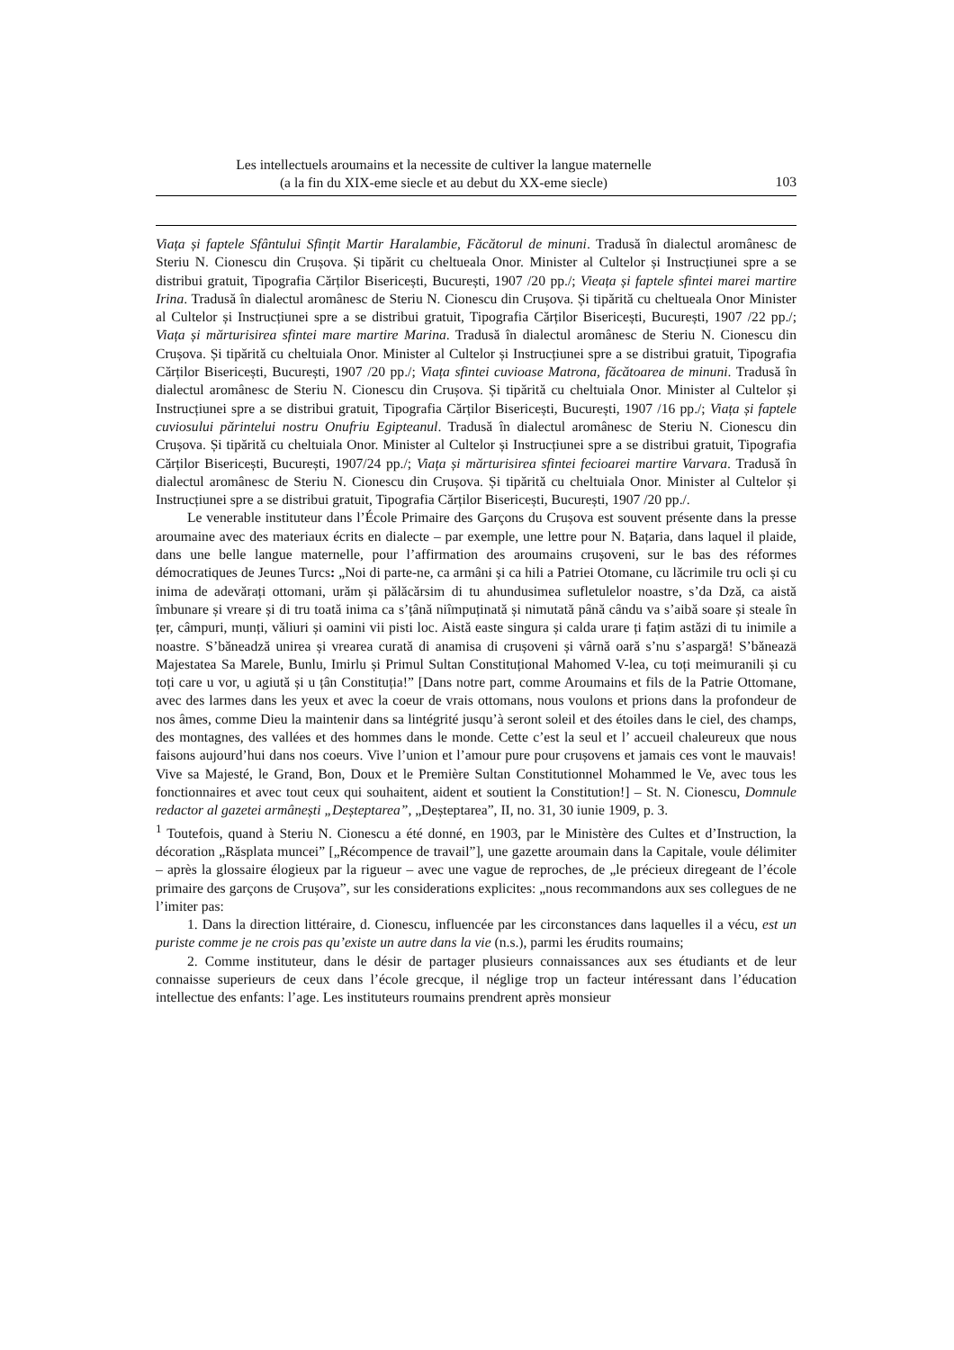Les intellectuels aroumains et la necessite de cultiver la langue maternelle
(a la fin du XIX-eme siecle et au debut du XX-eme siecle)
103
Viața și faptele Sfântului Sfințit Martir Haralambie, Făcătorul de minuni. Tradusă în dialectul aromânesc de Steriu N. Cionescu din Crușova. Și tipărit cu cheltueala Onor. Minister al Cultelor și Instrucțiunei spre a se distribui gratuit, Tipografia Cărților Bisericești, București, 1907 /20 pp./; Vieața și faptele sfintei marei martire Irina. Tradusă în dialectul aromânesc de Steriu N. Cionescu din Crușova. Și tipărită cu cheltueala Onor Minister al Cultelor și Instrucțiunei spre a se distribui gratuit, Tipografia Cărților Bisericești, București, 1907 /22 pp./; Viața și mărturisirea sfintei mare martire Marina. Tradusă în dialectul aromânesc de Steriu N. Cionescu din Crușova. Și tipărită cu cheltuiala Onor. Minister al Cultelor și Instrucțiunei spre a se distribui gratuit, Tipografia Cărților Bisericești, București, 1907 /20 pp./; Viața sfintei cuvioase Matrona, făcătoarea de minuni. Tradusă în dialectul aromânesc de Steriu N. Cionescu din Crușova. Și tipărită cu cheltuiala Onor. Minister al Cultelor și Instrucțiunei spre a se distribui gratuit, Tipografia Cărților Bisericești, București, 1907 /16 pp./; Viața și faptele cuviosului părintelui nostru Onufriu Egipteanul. Tradusă în dialectul aromânesc de Steriu N. Cionescu din Crușova. Și tipărită cu cheltuiala Onor. Minister al Cultelor și Instrucțiunei spre a se distribui gratuit, Tipografia Cărților Bisericești, București, 1907/24 pp./; Viața și mărturisirea sfintei fecioarei martire Varvara. Tradusă în dialectul aromânesc de Steriu N. Cionescu din Crușova. Și tipărită cu cheltuiala Onor. Minister al Cultelor și Instrucțiunei spre a se distribui gratuit, Tipografia Cărților Bisericești, București, 1907 /20 pp./.
Le venerable instituteur dans l’École Primaire des Garçons du Crușova est souvent présente dans la presse aroumaine avec des materiaux écrits en dialecte – par exemple, une lettre pour N. Bațaria, dans laquel il plaide, dans une belle langue maternelle, pour l’affirmation des aroumains crușoveni, sur le bas des réformes démocratiques de Jeunes Turcs: „Noi di parte-ne, ca armâni și ca hili a Patriei Otomane, cu lăcrimile tru ocli și cu inima de adevărați ottomani, urăm și pălăcărsim di tu ahundusimea sufletulelor noastre, s’da Dză, ca aistă îmbunare și vreare și di tru toată inima ca s’țână niîmpuținată și nimutată până cându va s’aibă soare și steale în țer, câmpuri, munți, văliuri și oamini vii pisti loc. Aistă easte singura și calda urare ți fațim astăzi di tu inimile a noastre. S’băneadză unirea și vrearea curată di anamisa di crușoveni și vârnă oară s’nu s’aspargă! S’băneazä Majestatea Sa Marele, Bunlu, Imirlu și Primul Sultan Constituțional Mahomed V-lea, cu toți meimuranili și cu toți care u vor, u agiută și u țân Constituția!” [Dans notre part, comme Aroumains et fils de la Patrie Ottomane, avec des larmes dans les yeux et avec la coeur de vrais ottomans, nous voulons et prions dans la profondeur de nos âmes, comme Dieu la maintenir dans sa lintégrité jusqu’à seront soleil et des étoiles dans le ciel, des champs, des montagnes, des vallées et des hommes dans le monde. Cette c’est la seul et l’ accueil chaleureux que nous faisons aujourd’hui dans nos coeurs. Vive l’union et l’amour pure pour crușovens et jamais ces vont le mauvais! Vive sa Majesté, le Grand, Bon, Doux et le Première Sultan Constitutionnel Mohammed le Ve, avec tous les fonctionnaires et avec tout ceux qui souhaitent, aident et soutient la Constitution!] – St. N. Cionescu, Domnule redactor al gazetei armânești „Deșteptarea”, „Deșteptarea”, II, no. 31, 30 iunie 1909, p. 3.
<sup>1</sup> Toutefois, quand à Steriu N. Cionescu a été donné, en 1903, par le Ministère des Cultes et d’Instruction, la décoration „Răsplata muncei” [„Récompence de travail”], une gazette aroumain dans la Capitale, voule délimiter – après la glossaire élogieux par la rigueur – avec une vague de reproches, de „le précieux diregeant de l’école primaire des garçons de Crușova”, sur les considerations explicites: „nous recommandons aux ses collegues de ne l’imiter pas:
1. Dans la direction littéraire, d. Cionescu, influencée par les circonstances dans laquelles il a vécu, est un puriste comme je ne crois pas qu’existe un autre dans la vie (n.s.), parmi les érudits roumains;
2. Comme instituteur, dans le désir de partager plusieurs connaissances aux ses étudiants et de leur connaisse superieurs de ceux dans l’école grecque, il néglige trop un facteur intéressant dans l’éducation intellectue des enfants: l’age. Les instituteurs roumains prendrent après monsieur